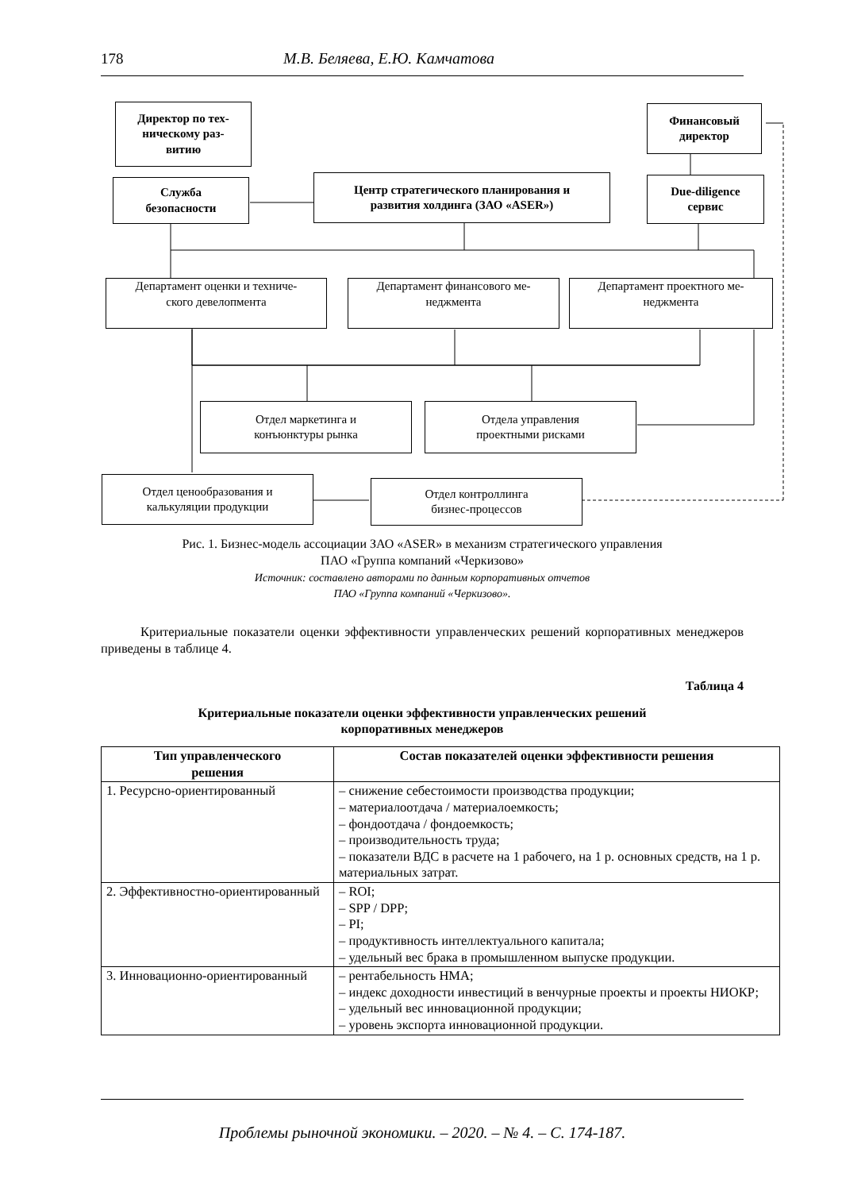178 М.В. Беляева, Е.Ю. Камчатова
Директор по тех-
ническому раз-
витию
Служба
безопасности
Центр стратегического планирования и
развития холдинга (ЗАО «ASER»)
Финансовый
директор
Due-diligence
сервис
Департамент оценки и техниче-
ского девелопмента
Департамент финансового ме-
неджмента
Департамент проектного ме-
неджмента
Отдел маркетинга и
конъюнктуры рынка
Отдела управления
проектными рисками
Отдел ценообразования и
калькуляции продукции
Отдел контроллинга
бизнес-процессов
Рис. 1. Бизнес-модель ассоциации ЗАО «ASER» в механизм стратегического управления
ПАО «Группа компаний «Черкизово»
Источник: составлено авторами по данным корпоративных отчетов
ПАО «Группа компаний «Черкизово».
Критериальные показатели оценки эффективности управленческих решений корпоративных менеджеров приведены в таблице 4.
Таблица 4
Критериальные показатели оценки эффективности управленческих решений
корпоративных менеджеров
| Тип управленческого решения | Состав показателей оценки эффективности решения |
| --- | --- |
| 1. Ресурсно-ориентированный | – снижение себестоимости производства продукции; – материалоотдача / материалоемкость; – фондоотдача / фондоемкость; – производительность труда; – показатели ВДС в расчете на 1 рабочего, на 1 р. основных средств, на 1 р. материальных затрат. |
| 2. Эффективностно-ориентированный | – ROI; – SPP / DPP; – PI; – продуктивность интеллектуального капитала; – удельный вес брака в промышленном выпуске продукции. |
| 3. Инновационно-ориентированный | – рентабельность НМА; – индекс доходности инвестиций в венчурные проекты и проекты НИОКР; – удельный вес инновационной продукции; – уровень экспорта инновационной продукции. |
Проблемы рыночной экономики. – 2020. – № 4. – С. 174-187.